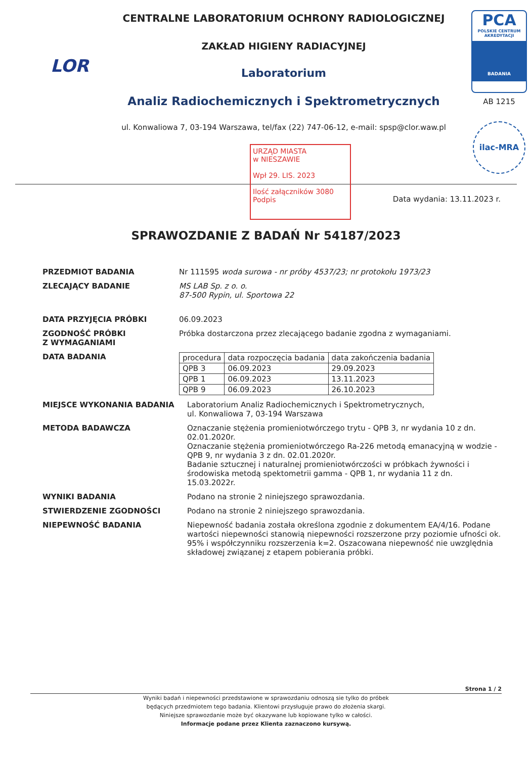LOR
CENTRALNE LABORATORIUM OCHRONY RADIOLOGICZNEJ
ZAKŁAD HIGIENY RADIACYJNEJ
Laboratorium
Analiz Radiochemicznych i Spektrometrycznych
ul. Konwaliowa 7, 03-194 Warszawa, tel/fax (22) 747-06-12, e-mail: spsp@clor.waw.pl
PCA
POLSKIE CENTRUM AKREDYTACJI
BADANIA
AB 1215
ilac-MRA
URZĄD MIASTA
w NIESZAWIE
Wpł 29. LIS. 2023
Ilość załączników 3080
Podpis
Data wydania: 13.11.2023 r.
SPRAWOZDANIE Z BADAŃ Nr 54187/2023
PRZEDMIOT BADANIA Nr 111595 woda surowa - nr próby 4537/23; nr protokołu 1973/23
ZLECAJĄCY BADANIE MS LAB Sp. z o. o.
87-500 Rypin, ul. Sportowa 22
DATA PRZYJĘCIA PRÓBKI 06.09.2023
ZGODNOŚĆ PRÓBKI
Z WYMAGANIAMI
Próbka dostarczona przez zlecającego badanie zgodna z wymaganiami.
DATA BADANIA
| procedura | data rozpoczęcia badania | data zakończenia badania |
| QPB 3 | 06.09.2023 | 29.09.2023 |
| QPB 1 | 06.09.2023 | 13.11.2023 |
| QPB 9 | 06.09.2023 | 26.10.2023 |
MIEJSCE WYKONANIA BADANIA Laboratorium Analiz Radiochemicznych i Spektrometrycznych,
ul. Konwaliowa 7, 03-194 Warszawa
METODA BADAWCZA Oznaczanie stężenia promieniotwórczego trytu - QPB 3, nr wydania 10 z dn. 02.01.2020r.
Oznaczanie stężenia promieniotwórczego Ra-226 metodą emanacyjną w wodzie - QPB 9, nr wydania 3 z dn. 02.01.2020r.
Badanie sztucznej i naturalnej promieniotwórczości w próbkach żywności i środowiska metodą spektometrii gamma - QPB 1, nr wydania 11 z dn. 15.03.2022r.
WYNIKI BADANIA Podano na stronie 2 niniejszego sprawozdania.
STWIERDZENIE ZGODNOŚCI Podano na stronie 2 niniejszego sprawozdania.
NIEPEWNOŚĆ BADANIA Niepewność badania została określona zgodnie z dokumentem EA/4/16. Podane wartości niepewności stanowią niepewności rozszerzone przy poziomie ufności ok. 95% i współczynniku rozszerzenia k=2. Oszacowana niepewność nie uwzględnia składowej związanej z etapem pobierania próbki.
Strona 1 / 2
Wyniki badań i niepewności przedstawione w sprawozdaniu odnoszą sie tylko do próbek
będących przedmiotem tego badania. Klientowi przysługuje prawo do złożenia skargi.
Niniejsze sprawozdanie może być okazywane lub kopiowane tylko w całości.
Informacje podane przez Klienta zaznaczono kursywą.